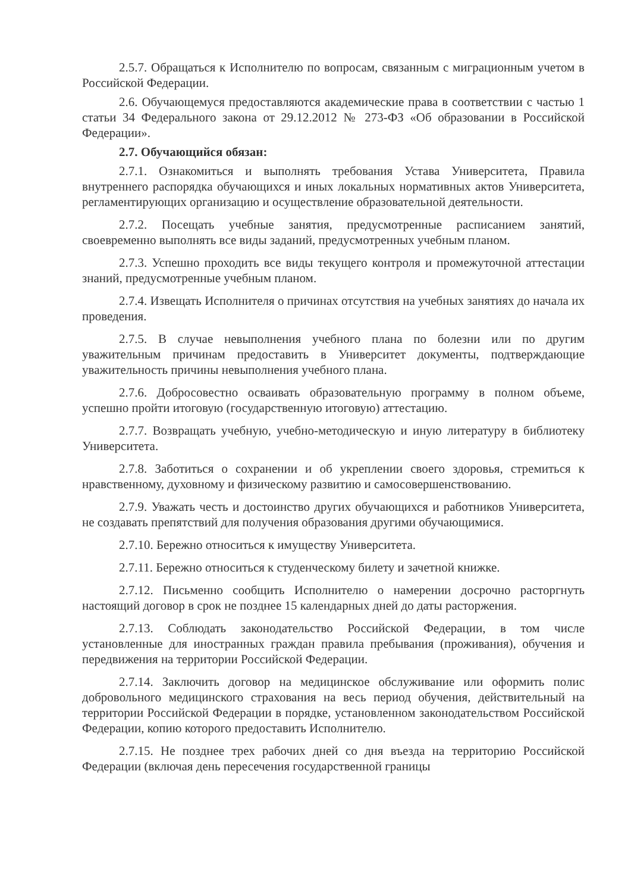2.5.7. Обращаться к Исполнителю по вопросам, связанным с миграционным учетом в Российской Федерации.
2.6. Обучающемуся предоставляются академические права в соответствии с частью 1 статьи 34 Федерального закона от 29.12.2012 № 273-ФЗ «Об образовании в Российской Федерации».
2.7. Обучающийся обязан:
2.7.1. Ознакомиться и выполнять требования Устава Университета, Правила внутреннего распорядка обучающихся и иных локальных нормативных актов Университета, регламентирующих организацию и осуществление образовательной деятельности.
2.7.2. Посещать учебные занятия, предусмотренные расписанием занятий, своевременно выполнять все виды заданий, предусмотренных учебным планом.
2.7.3. Успешно проходить все виды текущего контроля и промежуточной аттестации знаний, предусмотренные учебным планом.
2.7.4. Извещать Исполнителя о причинах отсутствия на учебных занятиях до начала их проведения.
2.7.5. В случае невыполнения учебного плана по болезни или по другим уважительным причинам предоставить в Университет документы, подтверждающие уважительность причины невыполнения учебного плана.
2.7.6. Добросовестно осваивать образовательную программу в полном объеме, успешно пройти итоговую (государственную итоговую) аттестацию.
2.7.7. Возвращать учебную, учебно-методическую и иную литературу в библиотеку Университета.
2.7.8. Заботиться о сохранении и об укреплении своего здоровья, стремиться к нравственному, духовному и физическому развитию и самосовершенствованию.
2.7.9. Уважать честь и достоинство других обучающихся и работников Университета, не создавать препятствий для получения образования другими обучающимися.
2.7.10. Бережно относиться к имуществу Университета.
2.7.11. Бережно относиться к студенческому билету и зачетной книжке.
2.7.12. Письменно сообщить Исполнителю о намерении досрочно расторгнуть настоящий договор в срок не позднее 15 календарных дней до даты расторжения.
2.7.13. Соблюдать законодательство Российской Федерации, в том числе установленные для иностранных граждан правила пребывания (проживания), обучения и передвижения на территории Российской Федерации.
2.7.14. Заключить договор на медицинское обслуживание или оформить полис добровольного медицинского страхования на весь период обучения, действительный на территории Российской Федерации в порядке, установленном законодательством Российской Федерации, копию которого предоставить Исполнителю.
2.7.15. Не позднее трех рабочих дней со дня въезда на территорию Российской Федерации (включая день пересечения государственной границы